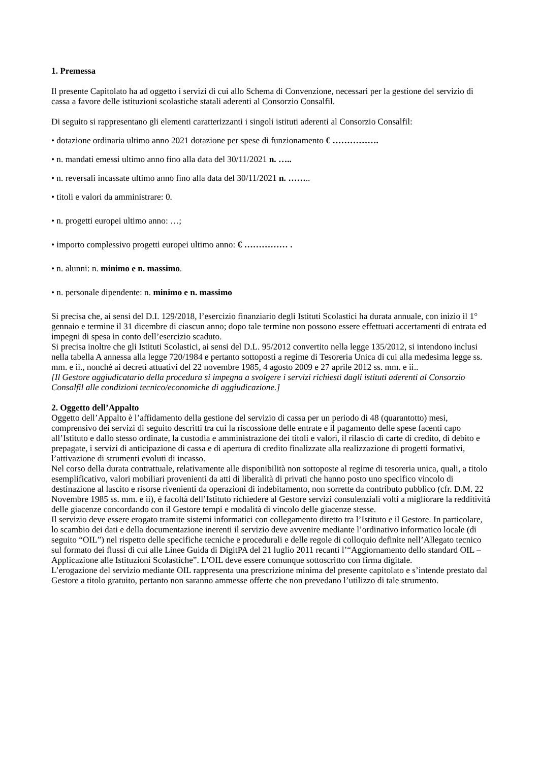1. Premessa
Il presente Capitolato ha ad oggetto i servizi di cui allo Schema di Convenzione, necessari per la gestione del servizio di cassa a favore delle istituzioni scolastiche statali aderenti al Consorzio Consalfil.
Di seguito si rappresentano gli elementi caratterizzanti i singoli istituti aderenti al Consorzio Consalfil:
• dotazione ordinaria ultimo anno 2021 dotazione per spese di funzionamento € …………….
• n. mandati emessi ultimo anno fino alla data del 30/11/2021 n. …..
• n. reversali incassate ultimo anno fino alla data del 30/11/2021 n. ……..
• titoli e valori da amministrare: 0.
• n. progetti europei ultimo anno: …;
• importo complessivo progetti europei ultimo anno: € …………… .
• n. alunni: n. minimo e n. massimo.
• n. personale dipendente: n. minimo e n. massimo
Si precisa che, ai sensi del D.I. 129/2018, l’esercizio finanziario degli Istituti Scolastici ha durata annuale, con inizio il 1° gennaio e termine il 31 dicembre di ciascun anno; dopo tale termine non possono essere effettuati accertamenti di entrata ed impegni di spesa in conto dell’esercizio scaduto.
Si precisa inoltre che gli Istituti Scolastici, ai sensi del D.L. 95/2012 convertito nella legge 135/2012, si intendono inclusi nella tabella A annessa alla legge 720/1984 e pertanto sottoposti a regime di Tesoreria Unica di cui alla medesima legge ss. mm. e ii., nonché ai decreti attuativi del 22 novembre 1985, 4 agosto 2009 e 27 aprile 2012 ss. mm. e ii..
[Il Gestore aggiudicatario della procedura si impegna a svolgere i servizi richiesti dagli istituti aderenti al Consorzio Consalfil alle condizioni tecnico/economiche di aggiudicazione.]
2. Oggetto dell’Appalto
Oggetto dell’Appalto è l’affidamento della gestione del servizio di cassa per un periodo di 48 (quarantotto) mesi, comprensivo dei servizi di seguito descritti tra cui la riscossione delle entrate e il pagamento delle spese facenti capo all’Istituto e dallo stesso ordinate, la custodia e amministrazione dei titoli e valori, il rilascio di carte di credito, di debito e prepagate, i servizi di anticipazione di cassa e di apertura di credito finalizzate alla realizzazione di progetti formativi, l’attivazione di strumenti evoluti di incasso.
Nel corso della durata contrattuale, relativamente alle disponibilità non sottoposte al regime di tesoreria unica, quali, a titolo esemplificativo, valori mobiliari provenienti da atti di liberalità di privati che hanno posto uno specifico vincolo di destinazione al lascito e risorse rivenienti da operazioni di indebitamento, non sorrette da contributo pubblico (cfr. D.M. 22 Novembre 1985 ss. mm. e ii), è facoltà dell’Istituto richiedere al Gestore servizi consulenziali volti a migliorare la redditività delle giacenze concordando con il Gestore tempi e modalità di vincolo delle giacenze stesse.
Il servizio deve essere erogato tramite sistemi informatici con collegamento diretto tra l’Istituto e il Gestore. In particolare, lo scambio dei dati e della documentazione inerenti il servizio deve avvenire mediante l’ordinativo informatico locale (di seguito “OIL”) nel rispetto delle specifiche tecniche e procedurali e delle regole di colloquio definite nell’Allegato tecnico sul formato dei flussi di cui alle Linee Guida di DigitPA del 21 luglio 2011 recanti l’“Aggiornamento dello standard OIL – Applicazione alle Istituzioni Scolastiche”. L’OIL deve essere comunque sottoscritto con firma digitale.
L’erogazione del servizio mediante OIL rappresenta una prescrizione minima del presente capitolato e s’intende prestato dal Gestore a titolo gratuito, pertanto non saranno ammesse offerte che non prevedano l’utilizzo di tale strumento.